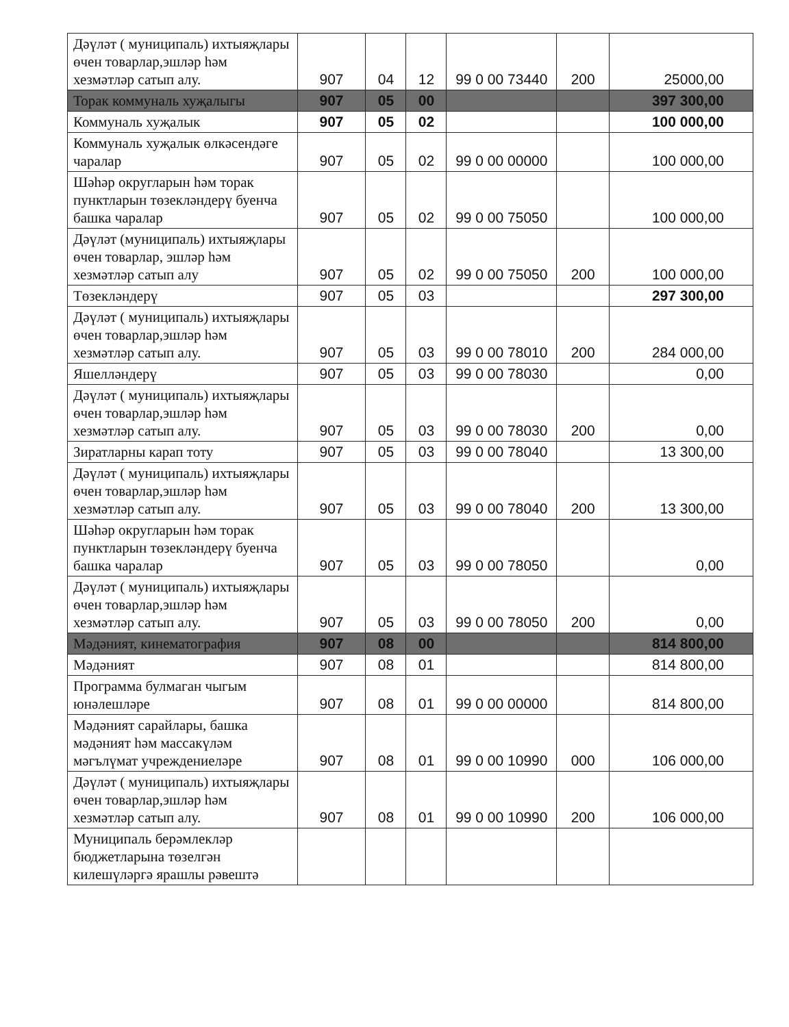| Дәүләт ( муниципаль) ихтыяҗлары өчен товарлар,эшләр һәм хезмәтләр сатып алу. | 907 | 04 | 12 | 99 0 00 73440 | 200 | 25000,00 |
| Торак коммуналь хуҗалыгы | 907 | 05 | 00 | | | 397 300,00 |
| Коммуналь хуҗалык | 907 | 05 | 02 | | | 100 000,00 |
| Коммуналь хуҗалык өлкәсендәге чаралар | 907 | 05 | 02 | 99 0 00 00000 | | 100 000,00 |
| Шәһәр округларын һәм торак пунктларын төзекләндерү буенча башка чаралар | 907 | 05 | 02 | 99 0 00 75050 | | 100 000,00 |
| Дәүләт (муниципаль) ихтыяҗлары өчен товарлар, эшләр һәм хезмәтләр сатып алу | 907 | 05 | 02 | 99 0 00 75050 | 200 | 100 000,00 |
| Төзекләндерү | 907 | 05 | 03 | | | 297 300,00 |
| Дәүләт ( муниципаль) ихтыяҗлары өчен товарлар,эшләр һәм хезмәтләр сатып алу. | 907 | 05 | 03 | 99 0 00 78010 | 200 | 284 000,00 |
| Яшелләндерү | 907 | 05 | 03 | 99 0 00 78030 | | 0,00 |
| Дәүләт ( муниципаль) ихтыяҗлары өчен товарлар,эшләр һәм хезмәтләр сатып алу. | 907 | 05 | 03 | 99 0 00 78030 | 200 | 0,00 |
| Зиратларны карап тоту | 907 | 05 | 03 | 99 0 00 78040 | | 13 300,00 |
| Дәүләт ( муниципаль) ихтыяҗлары өчен товарлар,эшләр һәм хезмәтләр сатып алу. | 907 | 05 | 03 | 99 0 00 78040 | 200 | 13 300,00 |
| Шәһәр округларын һәм торак пунктларын төзекләндерү буенча башка чаралар | 907 | 05 | 03 | 99 0 00 78050 | | 0,00 |
| Дәүләт ( муниципаль) ихтыяҗлары өчен товарлар,эшләр һәм хезмәтләр сатып алу. | 907 | 05 | 03 | 99 0 00 78050 | 200 | 0,00 |
| Мәдәният, кинематография | 907 | 08 | 00 | | | 814 800,00 |
| Мәдәният | 907 | 08 | 01 | | | 814 800,00 |
| Программа булмаган чыгым юнәлешләре | 907 | 08 | 01 | 99 0 00 00000 | | 814 800,00 |
| Мәдәният сарайлары, башка мәдәният һәм массакүләм мәгълүмат учреждениеләре | 907 | 08 | 01 | 99 0 00 10990 | 000 | 106 000,00 |
| Дәүләт ( муниципаль) ихтыяҗлары өчен товарлар,эшләр һәм хезмәтләр сатып алу. | 907 | 08 | 01 | 99 0 00 10990 | 200 | 106 000,00 |
| Муниципаль берәмлекләр бюджетларына төзелгән килешүләргә ярашлы рәвештә | | | | | | |